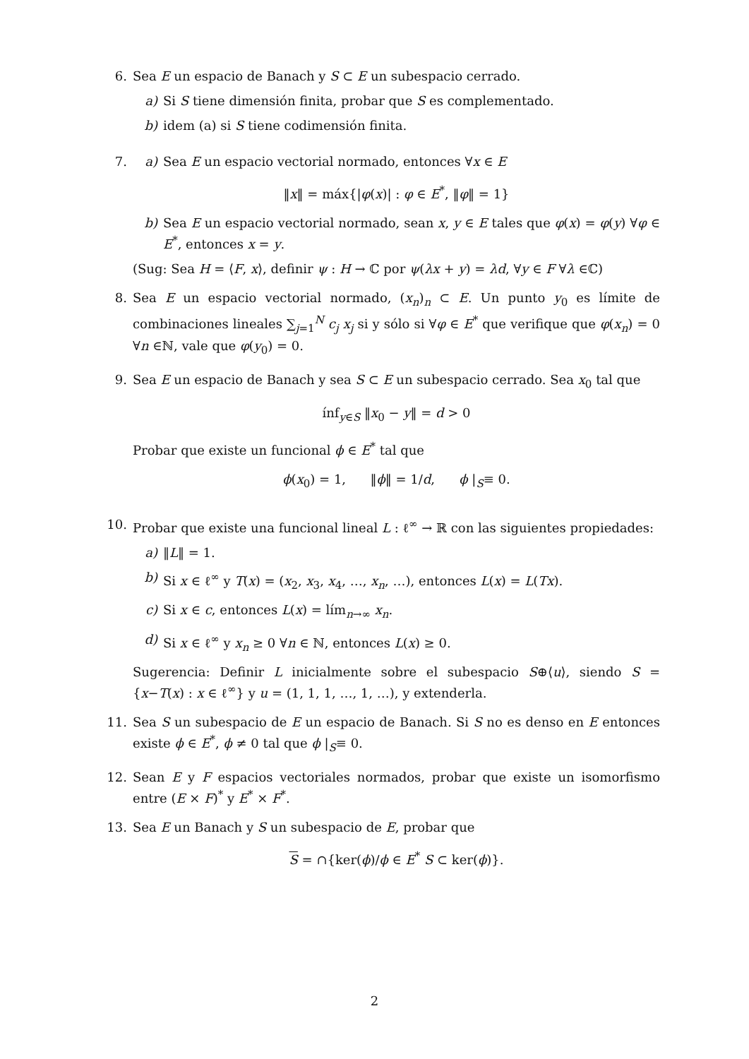6. Sea E un espacio de Banach y S ⊂ E un subespacio cerrado.
a) Si S tiene dimensión finita, probar que S es complementado.
b) idem (a) si S tiene codimensión finita.
7. a) Sea E un espacio vectorial normado, entonces ∀x ∈ E
‖x‖ = máx{|φ(x)| : φ ∈ E<sup>*</sup>, ‖φ‖ = 1}
b) Sea E un espacio vectorial normado, sean x, y ∈ E tales que φ(x) = φ(y) ∀φ ∈ E<sup>*</sup>, entonces x = y.
(Sug: Sea H = ⟨F, x⟩, definir ψ : H → ℂ por ψ(λx + y) = λd, ∀y ∈ F ∀λ ∈ℂ)
8. Sea E un espacio vectorial normado, (x<sub>n</sub>)<sub>n</sub> ⊂ E. Un punto y<sub>0</sub> es límite de combinaciones lineales ∑<sub>j=1</sub><sup>N</sup> c<sub>j</sub> x<sub>j</sub> si y sólo si ∀φ ∈ E<sup>*</sup> que verifique que φ(x<sub>n</sub>) = 0 ∀n ∈ℕ, vale que φ(y<sub>0</sub>) = 0.
9. Sea E un espacio de Banach y sea S ⊂ E un subespacio cerrado. Sea x<sub>0</sub> tal que
ínf<sub>y∈S</sub> ‖x<sub>0</sub> − y‖ = d > 0
Probar que existe un funcional ϕ ∈ E<sup>*</sup> tal que
ϕ(x<sub>0</sub>) = 1, ‖ϕ‖ = 1/d, ϕ |<sub>S</sub>≡ 0.
10. Probar que existe una funcional lineal L : ℓ<sup>∞</sup> → ℝ con las siguientes propiedades:
a) ‖L‖ = 1.
b) Si x ∈ ℓ<sup>∞</sup> y T(x) = (x<sub>2</sub>, x<sub>3</sub>, x<sub>4</sub>, …, x<sub>n</sub>, …), entonces L(x) = L(Tx).
c) Si x ∈ c, entonces L(x) = lím<sub>n→∞</sub> x<sub>n</sub>.
d) Si x ∈ ℓ<sup>∞</sup> y x<sub>n</sub> ≥ 0 ∀n ∈ ℕ, entonces L(x) ≥ 0.
Sugerencia: Definir L inicialmente sobre el subespacio S⊕⟨u⟩, siendo S = {x−T(x) : x ∈ ℓ<sup>∞</sup>} y u = (1, 1, 1, …, 1, …), y extenderla.
11. Sea S un subespacio de E un espacio de Banach. Si S no es denso en E entonces existe ϕ ∈ E<sup>*</sup>, ϕ ≠ 0 tal que ϕ |<sub>S</sub>≡ 0.
12. Sean E y F espacios vectoriales normados, probar que existe un isomorfismo entre (E × F)<sup>*</sup> y E<sup>*</sup> × F<sup>*</sup>.
13. Sea E un Banach y S un subespacio de E, probar que
S = ∩{ker(ϕ)/ϕ ∈ E<sup>*</sup> S ⊂ ker(ϕ)}.
2